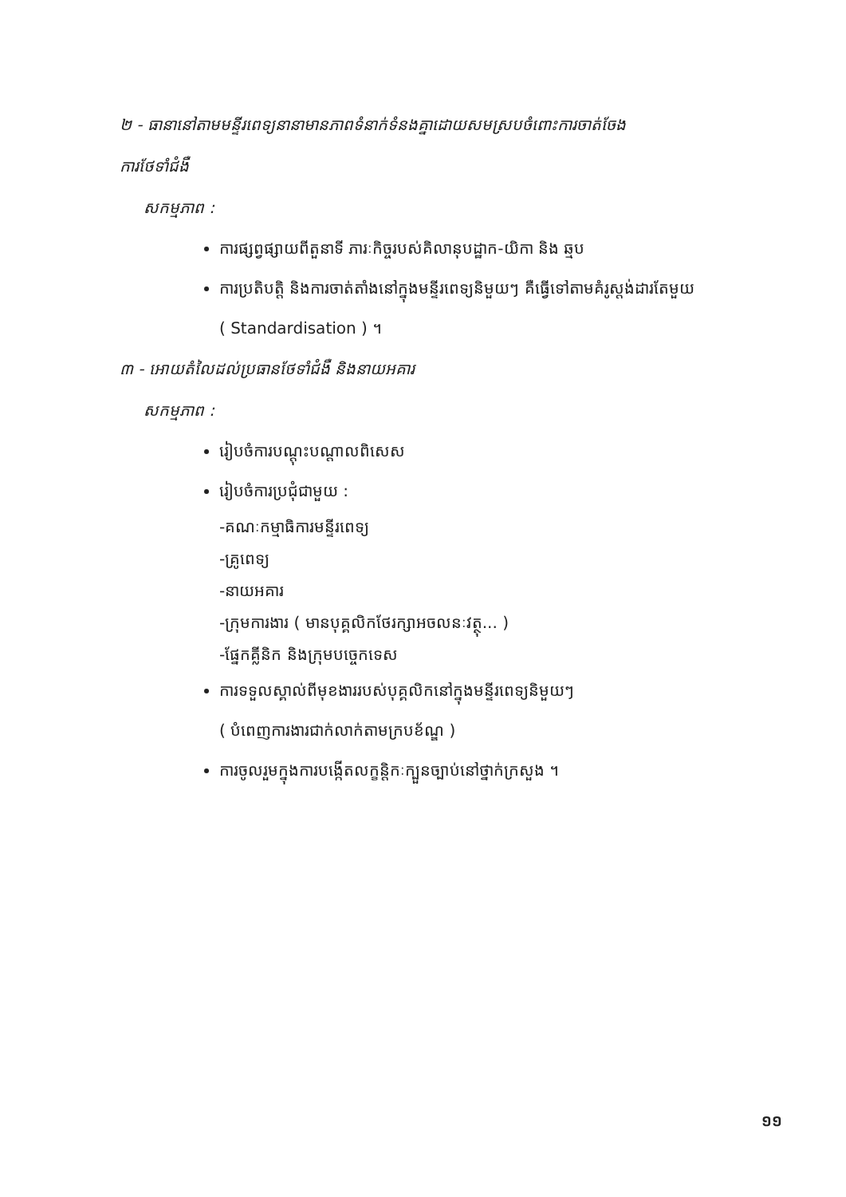២ - ធានានៅតាមមន្ទីរពេទ្យនានាមានភាពទំនាក់ទំនងគ្នាដោយសមស្របចំពោះការចាត់ចែង
ការថែទាំជំងឺ
សកម្មភាព :
ការផ្សព្វផ្សាយពីតួនាទី ភារៈកិច្ចរបស់គិលានុបដ្ឋាក-យិកា និង ឆ្មប
ការប្រតិបត្តិ និងការចាត់តាំងនៅក្នុងមន្ទីរពេទ្យនិមួយៗ គឺធ្វើទៅតាមគំរូស្តង់ដារតែមួយ
( Standardisation ) ។
៣ - អោយតំលៃដល់ប្រធានថែទាំជំងឺ និងនាយអគារ
សកម្មភាព :
រៀបចំការបណ្តុះបណ្តាលពិសេស
រៀបចំការប្រជុំជាមួយ :
-គណៈកម្មាធិការមន្ទីរពេទ្យ
-គ្រូពេទ្យ
-នាយអគារ
-ក្រុមការងារ ( មានបុគ្គលិកថែរក្សាអចលនៈវត្ថុ... )
-ផ្នែកគ្លីនិក និងក្រុមបច្ចេកទេស
ការទទួលស្គាល់ពីមុខងាររបស់បុគ្គលិកនៅក្នុងមន្ទីរពេទ្យនិមួយៗ
( បំពេញការងារជាក់លាក់តាមក្របខ័ណ្ឌ )
ការចូលរួមក្នុងការបង្កើតលក្ខន្តិកៈក្បួនច្បាប់នៅថ្នាក់ក្រសួង ។
១១